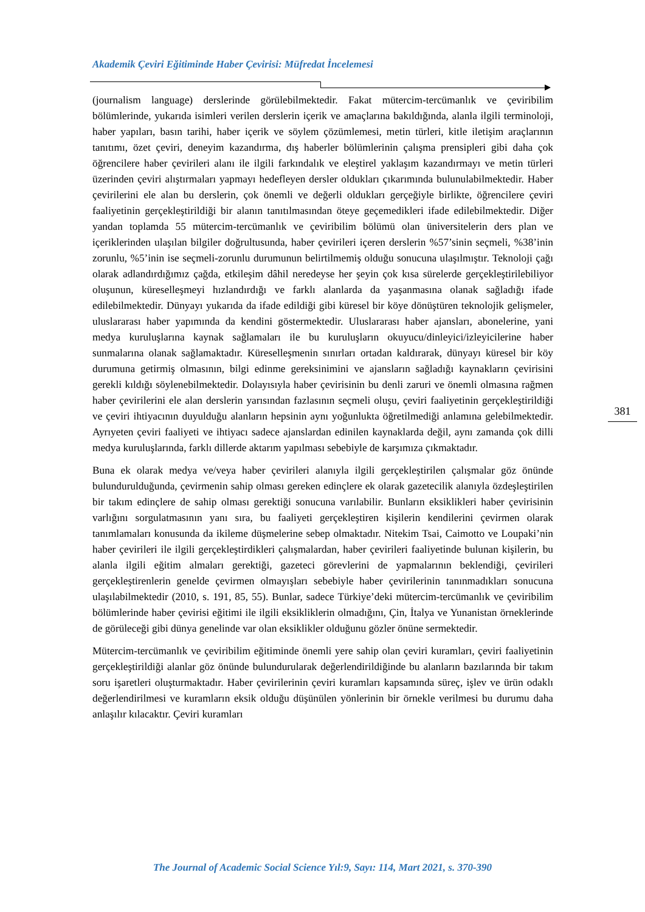Akademik Çeviri Eğitiminde Haber Çevirisi: Müfredat İncelemesi
(journalism language) derslerinde görülebilmektedir. Fakat mütercim-tercümanlık ve çeviribilim bölümlerinde, yukarıda isimleri verilen derslerin içerik ve amaçlarına bakıldığında, alanla ilgili terminoloji, haber yapıları, basın tarihi, haber içerik ve söylem çözümlemesi, metin türleri, kitle iletişim araçlarının tanıtımı, özet çeviri, deneyim kazandırma, dış haberler bölümlerinin çalışma prensipleri gibi daha çok öğrencilere haber çevirileri alanı ile ilgili farkındalık ve eleştirel yaklaşım kazandırmayı ve metin türleri üzerinden çeviri alıştırmaları yapmayı hedefleyen dersler oldukları çıkarımında bulunulabilmektedir. Haber çevirilerini ele alan bu derslerin, çok önemli ve değerli oldukları gerçeğiyle birlikte, öğrencilere çeviri faaliyetinin gerçekleştirildiği bir alanın tanıtılmasından öteye geçemedikleri ifade edilebilmektedir. Diğer yandan toplamda 55 mütercim-tercümanlık ve çeviribilim bölümü olan üniversitelerin ders plan ve içeriklerinden ulaşılan bilgiler doğrultusunda, haber çevirileri içeren derslerin %57’sinin seçmeli, %38’inin zorunlu, %5’inin ise seçmeli-zorunlu durumunun belirtilmemiş olduğu sonucuna ulaşılmıştır. Teknoloji çağı olarak adlandırdığımız çağda, etkileşim dâhil neredeyse her şeyin çok kısa sürelerde gerçekleştirilebiliyor oluşunun, küreselleşmeyi hızlandırdığı ve farklı alanlarda da yaşanmasına olanak sağladığı ifade edilebilmektedir. Dünyayı yukarıda da ifade edildiği gibi küresel bir köye dönüştüren teknolojik gelişmeler, uluslararası haber yapımında da kendini göstermektedir. Uluslararası haber ajansları, abonelerine, yani medya kuruluşlarına kaynak sağlamaları ile bu kuruluşların okuyucu/dinleyici/izleyicilerine haber sunmalarına olanak sağlamaktadır. Küreselleşmenin sınırları ortadan kaldırarak, dünyayı küresel bir köy durumuna getirmiş olmasının, bilgi edinme gereksinimini ve ajansların sağladığı kaynakların çevirisini gerekli kıldığı söylenebilmektedir. Dolayısıyla haber çevirisinin bu denli zaruri ve önemli olmasına rağmen haber çevirilerini ele alan derslerin yarısından fazlasının seçmeli oluşu, çeviri faaliyetinin gerçekleştirildiği ve çeviri ihtiyacının duyulduğu alanların hepsinin aynı yoğunlukta öğretilmediği anlamına gelebilmektedir. Ayrıyeten çeviri faaliyeti ve ihtiyacı sadece ajanslardan edinilen kaynaklarda değil, aynı zamanda çok dilli medya kuruluşlarında, farklı dillerde aktarım yapılması sebebiyle de karşımıza çıkmaktadır.
Buna ek olarak medya ve/veya haber çevirileri alanıyla ilgili gerçekleştirilen çalışmalar göz önünde bulundurulduğunda, çevirmenin sahip olması gereken edinçlere ek olarak gazetecilik alanıyla özdeşleştirilen bir takım edinçlere de sahip olması gerektiği sonucuna varılabilir. Bunların eksiklikleri haber çevirisinin varlığını sorgulatmasının yanı sıra, bu faaliyeti gerçekleştiren kişilerin kendilerini çevirmen olarak tanımlamaları konusunda da ikileme düşmelerine sebep olmaktadır. Nitekim Tsai, Caimotto ve Loupaki’nin haber çevirileri ile ilgili gerçekleştirdikleri çalışmalardan, haber çevirileri faaliyetinde bulunan kişilerin, bu alanla ilgili eğitim almaları gerektiği, gazeteci görevlerini de yapmalarının beklendiği, çevirileri gerçekleştirenlerin genelde çevirmen olmayışları sebebiyle haber çevirilerinin tanınmadıkları sonucuna ulaşılabilmektedir (2010, s. 191, 85, 55). Bunlar, sadece Türkiye’deki mütercim-tercümanlık ve çeviribilim bölümlerinde haber çevirisi eğitimi ile ilgili eksikliklerin olmadığını, Çin, İtalya ve Yunanistan örneklerinde de görüleceği gibi dünya genelinde var olan eksiklikler olduğunu gözler önüne sermektedir.
Mütercim-tercümanlık ve çeviribilim eğitiminde önemli yere sahip olan çeviri kuramları, çeviri faaliyetinin gerçekleştirildiği alanlar göz önünde bulundurularak değerlendirildiğinde bu alanların bazılarında bir takım soru işaretleri oluşturmaktadır. Haber çevirilerinin çeviri kuramları kapsamında süreç, işlev ve ürün odaklı değerlendirilmesi ve kuramların eksik olduğu düşünülen yönlerinin bir örnekle verilmesi bu durumu daha anlaşılır kılacaktır. Çeviri kuramları
381
The Journal of Academic Social Science Yıl:9, Sayı: 114, Mart 2021, s. 370-390